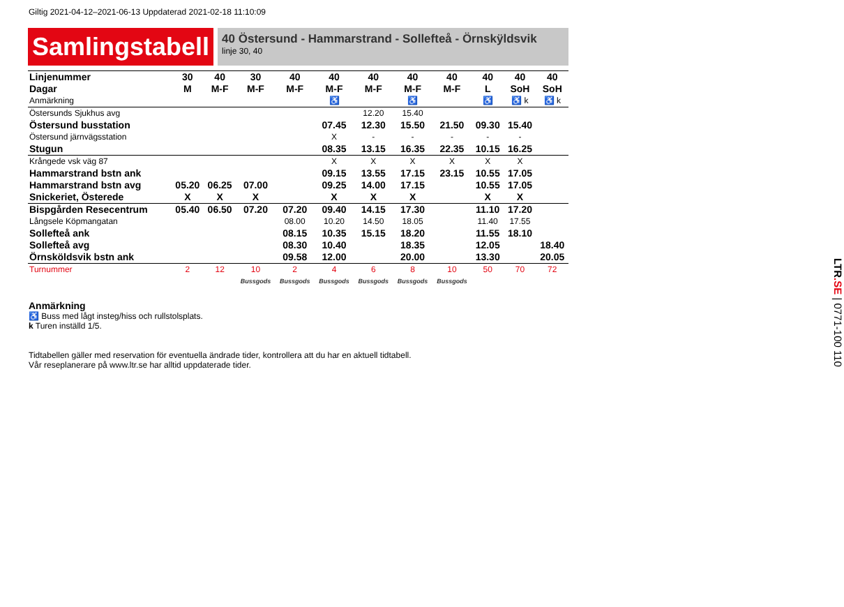Giltig 2021-04-12–2021-06-13 Uppdaterad 2021-02-18 11:10:09
Samlingstabell
40 Östersund - Hammarstrand - Sollefteå - Örnskÿldsvik
linje 30, 40
| Linjenummer | 30 | 40 | 30 | 40 | 40 | 40 | 40 | 40 | 40 | 40 | 40 |
| Dagar | M | M-F | M-F | M-F | M-F | M-F | M-F | M-F | L | SoH | SoH |
| Anmärkning | | | | | ♿ | | ♿ | | ♿ | ♿ k | ♿ k |
| Östersunds Sjukhus avg | | | | | | 12.20 | 15.40 | | | | |
| Östersund busstation | | | | | 07.45 | 12.30 | 15.50 | 21.50 | 09.30 | 15.40 | |
| Östersund järnvägsstation | | | | | X | - | - | - | - | - | |
| Stugun | | | | | 08.35 | 13.15 | 16.35 | 22.35 | 10.15 | 16.25 | |
| Krångede vsk väg 87 | | | | | X | X | X | X | X | X | |
| Hammarstrand bstn ank | | | | | 09.15 | 13.55 | 17.15 | 23.15 | 10.55 | 17.05 | |
| Hammarstrand bstn avg | 05.20 | 06.25 | 07.00 | | 09.25 | 14.00 | 17.15 | | 10.55 | 17.05 | |
| Snickeriet, Österede | X | X | X | | X | X | X | | X | X | |
| Bispgården Resecentrum | 05.40 | 06.50 | 07.20 | 07.20 | 09.40 | 14.15 | 17.30 | | 11.10 | 17.20 | |
| Långsele Köpmangatan | | | | 08.00 | 10.20 | 14.50 | 18.05 | | 11.40 | 17.55 | |
| Sollefteå ank | | | | 08.15 | 10.35 | 15.15 | 18.20 | | 11.55 | 18.10 | |
| Sollefteå avg | | | | 08.30 | 10.40 | | 18.35 | | 12.05 | | 18.40 |
| Örnsköldsvik bstn ank | | | | 09.58 | 12.00 | | 20.00 | | 13.30 | | 20.05 |
| Turnummer | 2 | 12 | 10 | 2 | 4 | 6 | 8 | 10 | 50 | 70 | 72 |
| | | | Bussgods | Bussgods | Bussgods | Bussgods | Bussgods | Bussgods | | | |
Anmärkning
♿ Buss med lågt insteg/hiss och rullstolsplats.
k Turen inställd 1/5.
Tidtabellen gäller med reservation för eventuella ändrade tider, kontrollera att du har en aktuell tidtabell.
Vår reseplanerare på www.ltr.se har alltid uppdaterade tider.
LTR.SE | 0771-100 110